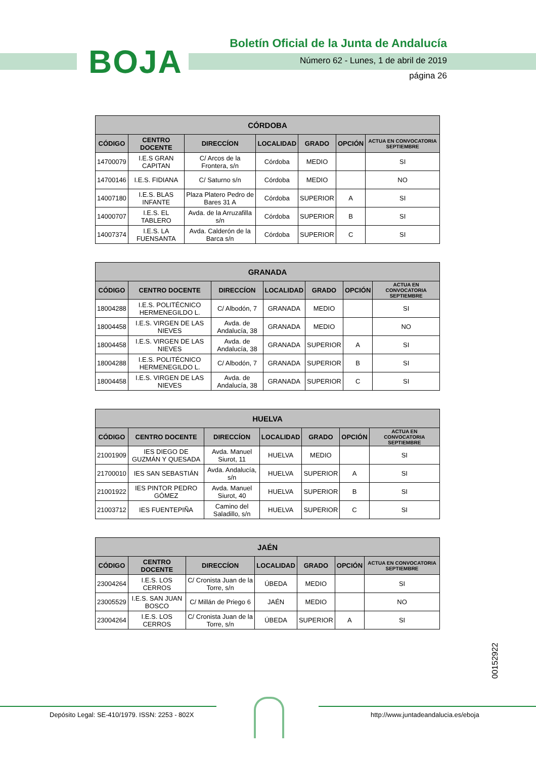BOJA
Boletín Oficial de la Junta de Andalucía
Número 62 - Lunes, 1 de abril de 2019
página 26
| CÓRDOBA | | | | | | |
| --- | --- | --- | --- | --- | --- | --- |
| CÓDIGO | CENTRO DOCENTE | DIRECCÍON | LOCALIDAD | GRADO | OPCIÓN | ACTUA EN CONVOCATORIA SEPTIEMBRE |
| 14700079 | I.E.S GRAN CAPITAN | C/ Arcos de la Frontera, s/n | Córdoba | MEDIO | | SI |
| 14700146 | I.E.S. FIDIANA | C/ Saturno s/n | Córdoba | MEDIO | | NO |
| 14007180 | I.E.S. BLAS INFANTE | Plaza Platero Pedro de Bares 31 A | Córdoba | SUPERIOR | A | SI |
| 14000707 | I.E.S. EL TABLERO | Avda. de la Arruzafilla s/n | Córdoba | SUPERIOR | B | SI |
| 14007374 | I.E.S. LA FUENSANTA | Avda. Calderón de la Barca s/n | Córdoba | SUPERIOR | C | SI |
| GRANADA | | | | | | |
| --- | --- | --- | --- | --- | --- | --- |
| CÓDIGO | CENTRO DOCENTE | DIRECCÍON | LOCALIDAD | GRADO | OPCIÓN | ACTUA EN CONVOCATORIA SEPTIEMBRE |
| 18004288 | I.E.S. POLITÉCNICO HERMENEGILDO L. | C/ Albodón, 7 | GRANADA | MEDIO | | SI |
| 18004458 | I.E.S. VIRGEN DE LAS NIEVES | Avda. de Andalucía, 38 | GRANADA | MEDIO | | NO |
| 18004458 | I.E.S. VIRGEN DE LAS NIEVES | Avda. de Andalucía, 38 | GRANADA | SUPERIOR | A | SI |
| 18004288 | I.E.S. POLITÉCNICO HERMENEGILDO L. | C/ Albodón, 7 | GRANADA | SUPERIOR | B | SI |
| 18004458 | I.E.S. VIRGEN DE LAS NIEVES | Avda. de Andalucía, 38 | GRANADA | SUPERIOR | C | SI |
| HUELVA | | | | | | |
| --- | --- | --- | --- | --- | --- | --- |
| CÓDIGO | CENTRO DOCENTE | DIRECCÍON | LOCALIDAD | GRADO | OPCIÓN | ACTUA EN CONVOCATORIA SEPTIEMBRE |
| 21001909 | IES DIEGO DE GUZMÁN Y QUESADA | Avda. Manuel Siurot, 11 | HUELVA | MEDIO | | SI |
| 21700010 | IES SAN SEBASTIÁN | Avda. Andalucía, s/n | HUELVA | SUPERIOR | A | SI |
| 21001922 | IES PINTOR PEDRO GÓMEZ | Avda. Manuel Siurot, 40 | HUELVA | SUPERIOR | B | SI |
| 21003712 | IES FUENTEPIÑA | Camino del Saladillo, s/n | HUELVA | SUPERIOR | C | SI |
| JAÉN | | | | | | |
| --- | --- | --- | --- | --- | --- | --- |
| CÓDIGO | CENTRO DOCENTE | DIRECCÍON | LOCALIDAD | GRADO | OPCIÓN | ACTUA EN CONVOCATORIA SEPTIEMBRE |
| 23004264 | I.E.S. LOS CERROS | C/ Cronista Juan de la Torre, s/n | ÚBEDA | MEDIO | | SI |
| 23005529 | I.E.S. SAN JUAN BOSCO | C/ Millán de Priego 6 | JAÉN | MEDIO | | NO |
| 23004264 | I.E.S. LOS CERROS | C/ Cronista Juan de la Torre, s/n | ÚBEDA | SUPERIOR | A | SI |
00152922
Depósito Legal: SE-410/1979. ISSN: 2253 - 802X
http://www.juntadeandalucia.es/eboja